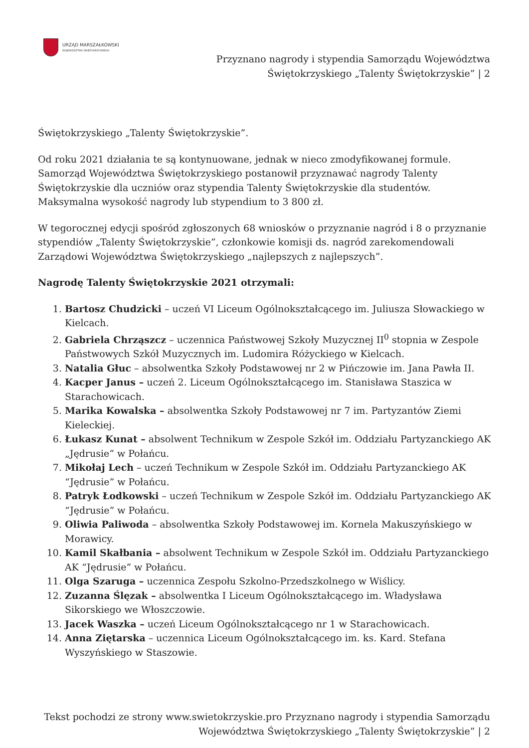URZĄD MARSZAŁKOWSKI
WOJEWÓDZTWA ŚWIĘTOKRZYSKIEGO
Przyznano nagrody i stypendia Samorządu Województwa Świętokrzyskiego „Talenty Świętokrzyskie” | 2
Świętokrzyskiego „Talenty Świętokrzyskie”.
Od roku 2021 działania te są kontynuowane, jednak w nieco zmodyfikowanej formule. Samorząd Województwa Świętokrzyskiego postanowił przyznawać nagrody Talenty Świętokrzyskie dla uczniów oraz stypendia Talenty Świętokrzyskie dla studentów. Maksymalna wysokość nagrody lub stypendium to 3 800 zł.
W tegorocznej edycji spośród zgłoszonych 68 wniosków o przyznanie nagród i 8 o przyznanie stypendiów „Talenty Świętokrzyskie”, członkowie komisji ds. nagród zarekomendowali Zarządowi Województwa Świętokrzyskiego „najlepszych z najlepszych”.
Nagrodę Talenty Świętokrzyskie 2021 otrzymali:
1. Bartosz Chudzicki – uczeń VI Liceum Ogólnokształcącego im. Juliusza Słowackiego w Kielcach.
2. Gabriela Chrząszcz – uczennica Państwowej Szkoły Muzycznej II<sup>0</sup> stopnia w Zespole Państwowych Szkół Muzycznych im. Ludomira Różyckiego w Kielcach.
3. Natalia Głuc – absolwentka Szkoły Podstawowej nr 2 w Pińczowie im. Jana Pawła II.
4. Kacper Janus – uczeń 2. Liceum Ogólnokształcącego im. Stanisława Staszica w Starachowicach.
5. Marika Kowalska – absolwentka Szkoły Podstawowej nr 7 im. Partyzantów Ziemi Kieleckiej.
6. Łukasz Kunat – absolwent Technikum w Zespole Szkół im. Oddziału Partyzanckiego AK „Jędrusie” w Połańcu.
7. Mikołaj Lech – uczeń Technikum w Zespole Szkół im. Oddziału Partyzanckiego AK “Jędrusie” w Połańcu.
8. Patryk Łodkowski – uczeń Technikum w Zespole Szkół im. Oddziału Partyzanckiego AK “Jędrusie” w Połańcu.
9. Oliwia Paliwoda – absolwentka Szkoły Podstawowej im. Kornela Makuszyńskiego w Morawicy.
10. Kamil Skałbania – absolwent Technikum w Zespole Szkół im. Oddziału Partyzanckiego AK “Jędrusie” w Połańcu.
11. Olga Szaruga – uczennica Zespołu Szkolno-Przedszkolnego w Wiślicy.
12. Zuzanna Ślęzak – absolwentka I Liceum Ogólnokształcącego im. Władysława Sikorskiego we Włoszczowie.
13. Jacek Waszka – uczeń Liceum Ogólnokształcącego nr 1 w Starachowicach.
14. Anna Ziętarska – uczennica Liceum Ogólnokształcącego im. ks. Kard. Stefana Wyszyńskiego w Staszowie.
Tekst pochodzi ze strony www.swietokrzyskie.pro Przyznano nagrody i stypendia Samorządu Województwa Świętokrzyskiego „Talenty Świętokrzyskie” | 2